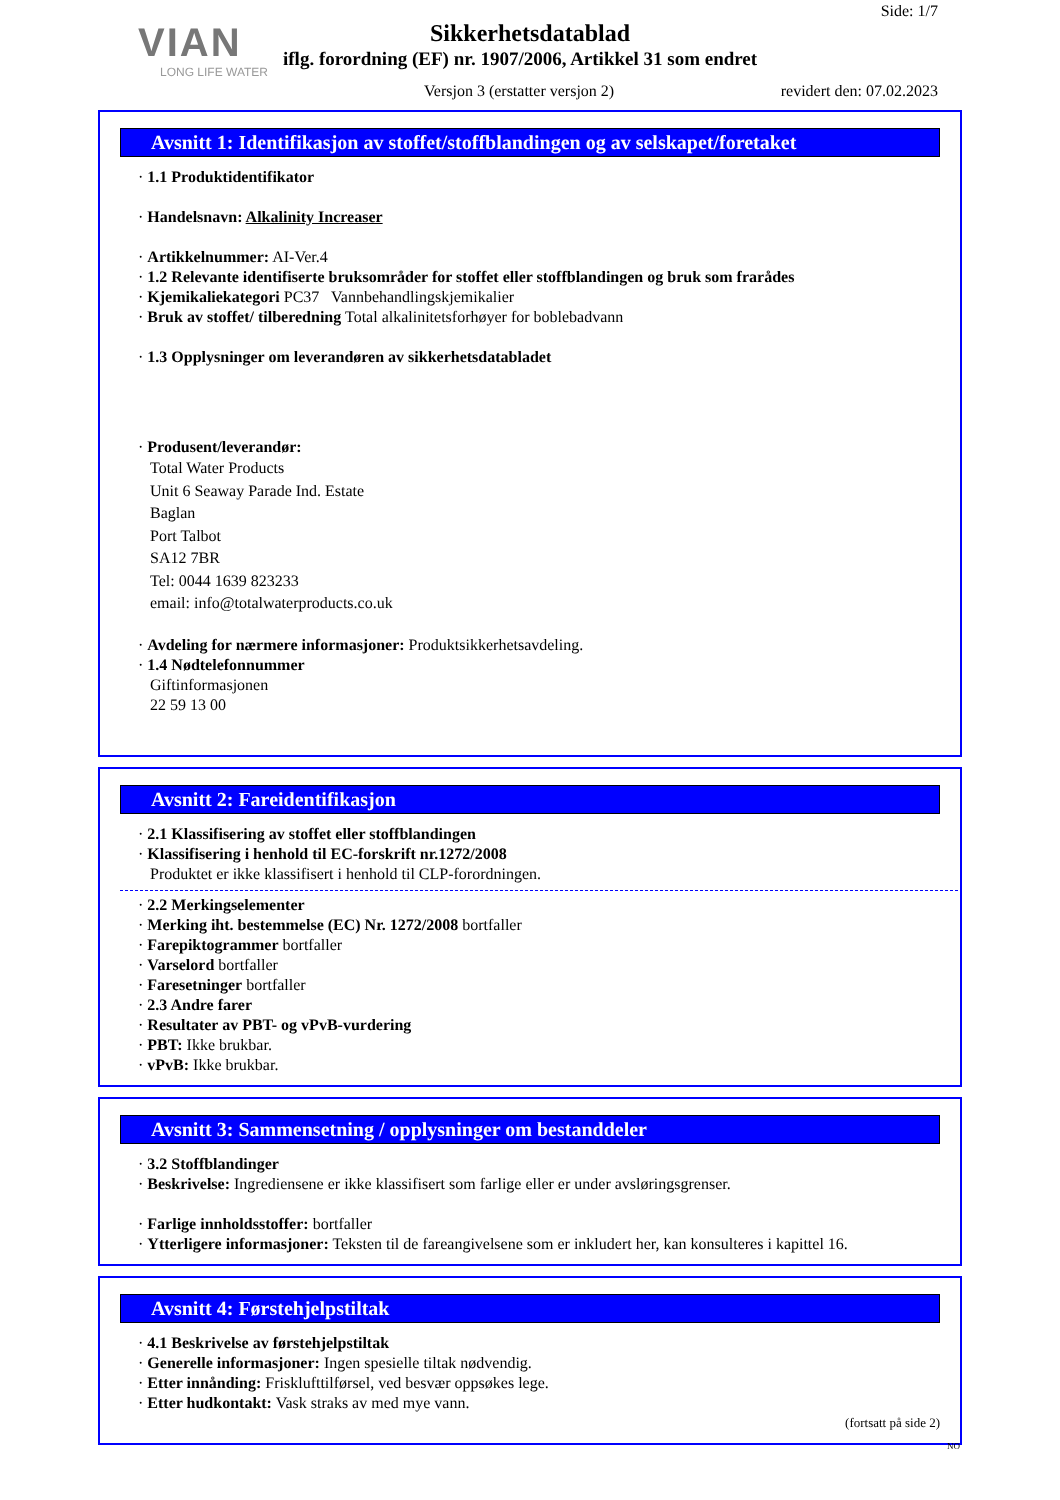VIAN
LONG LIFE WATER
Side: 1/7
Sikkerhetsdatablad
iflg. forordning (EF) nr. 1907/2006, Artikkel 31 som endret
Versjon 3 (erstatter versjon 2)
revidert den: 07.02.2023
Avsnitt 1: Identifikasjon av stoffet/stoffblandingen og av selskapet/foretaket
· 1.1 Produktidentifikator
· Handelsnavn: Alkalinity Increaser
· Artikkelnummer: AI-Ver.4
· 1.2 Relevante identifiserte bruksområder for stoffet eller stoffblandingen og bruk som frarådes
· Kjemikaliekategori PC37 Vannbehandlingskjemikalier
· Bruk av stoffet/ tilberedning Total alkalinitetsforhøyer for boblebadvann
· 1.3 Opplysninger om leverandøren av sikkerhetsdatabladet
· Produsent/leverandør:
Total Water Products
Unit 6 Seaway Parade Ind. Estate
Baglan
Port Talbot
SA12 7BR
Tel: 0044 1639 823233
email: info@totalwaterproducts.co.uk
· Avdeling for nærmere informasjoner: Produktsikkerhetsavdeling.
· 1.4 Nødtelefonnummer
Giftinformasjonen
22 59 13 00
Avsnitt 2: Fareidentifikasjon
· 2.1 Klassifisering av stoffet eller stoffblandingen
· Klassifisering i henhold til EC-forskrift nr.1272/2008
Produktet er ikke klassifisert i henhold til CLP-forordningen.
· 2.2 Merkingselementer
· Merking iht. bestemmelse (EC) Nr. 1272/2008 bortfaller
· Farepiktogrammer bortfaller
· Varselord bortfaller
· Faresetninger bortfaller
· 2.3 Andre farer
· Resultater av PBT- og vPvB-vurdering
· PBT: Ikke brukbar.
· vPvB: Ikke brukbar.
Avsnitt 3: Sammensetning / opplysninger om bestanddeler
· 3.2 Stoffblandinger
· Beskrivelse: Ingrediensene er ikke klassifisert som farlige eller er under avsløringsgrenser.
· Farlige innholdsstoffer: bortfaller
· Ytterligere informasjoner: Teksten til de fareangivelsene som er inkludert her, kan konsulteres i kapittel 16.
Avsnitt 4: Førstehjelpstiltak
· 4.1 Beskrivelse av førstehjelpstiltak
· Generelle informasjoner: Ingen spesielle tiltak nødvendig.
· Etter innånding: Frisklufttilførsel, ved besvær oppsøkes lege.
· Etter hudkontakt: Vask straks av med mye vann.
(fortsatt på side 2)
NO